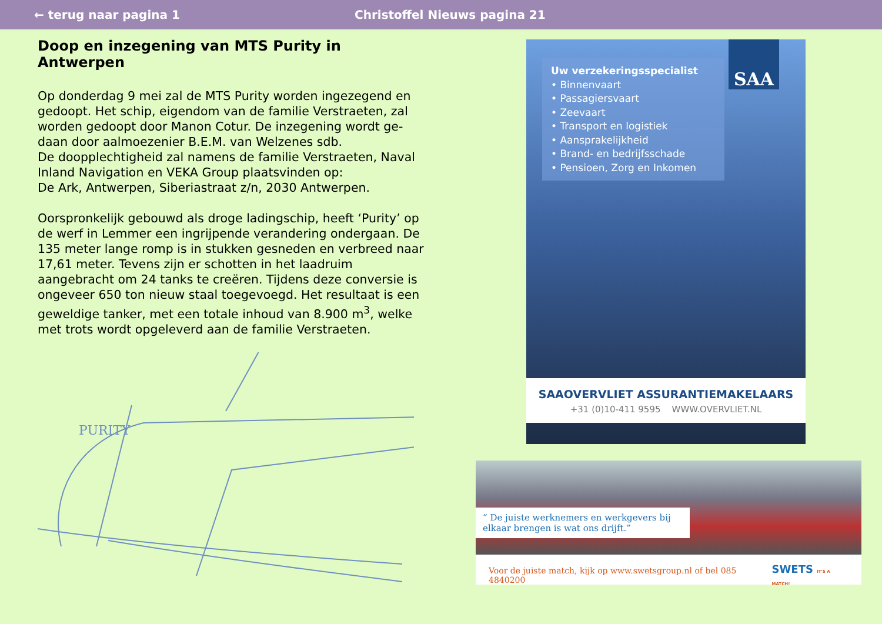← terug naar pagina 1 Christoffel Nieuws pagina 21
Doop en inzegening van MTS Purity in Antwerpen
Op donderdag 9 mei zal de MTS Purity worden ingezegend en gedoopt. Het schip, eigendom van de familie Verstraeten, zal worden gedoopt door Manon Cotur. De inzegening wordt ge-daan door aalmoezenier B.E.M. van Welzenes sdb.
De doopplechtigheid zal namens de familie Verstraeten, Naval Inland Navigation en VEKA Group plaatsvinden op:
De Ark, Antwerpen, Siberiastraat z/n, 2030 Antwerpen.
Oorspronkelijk gebouwd als droge ladingschip, heeft ‘Purity’ op de werf in Lemmer een ingrijpende verandering ondergaan. De 135 meter lange romp is in stukken gesneden en verbreed naar 17,61 meter. Tevens zijn er schotten in het laadruim aangebracht om 24 tanks te creëren. Tijdens deze conversie is ongeveer 650 ton nieuw staal toegevoegd. Het resultaat is een geweldige tanker, met een totale inhoud van 8.900 m<sup>3</sup>, welke met trots wordt opgeleverd aan de familie Verstraeten.
PURITY
Uw verzekeringsspecialist
• Binnenvaart
• Passagiersvaart
• Zeevaart
• Transport en logistiek
• Aansprakelijkheid
• Brand- en bedrijfsschade
• Pensioen, Zorg en Inkomen
SAA
SAAOVERVLIET ASSURANTIEMAKELAARS
+31 (0)10-411 9595 WWW.OVERVLIET.NL
“ De juiste werknemers en werkgevers bij elkaar brengen is wat ons drijft.”
Voor de juiste match, kijk op www.swetsgroup.nl of bel 085 4840200 SWETS IT'S A MATCH!